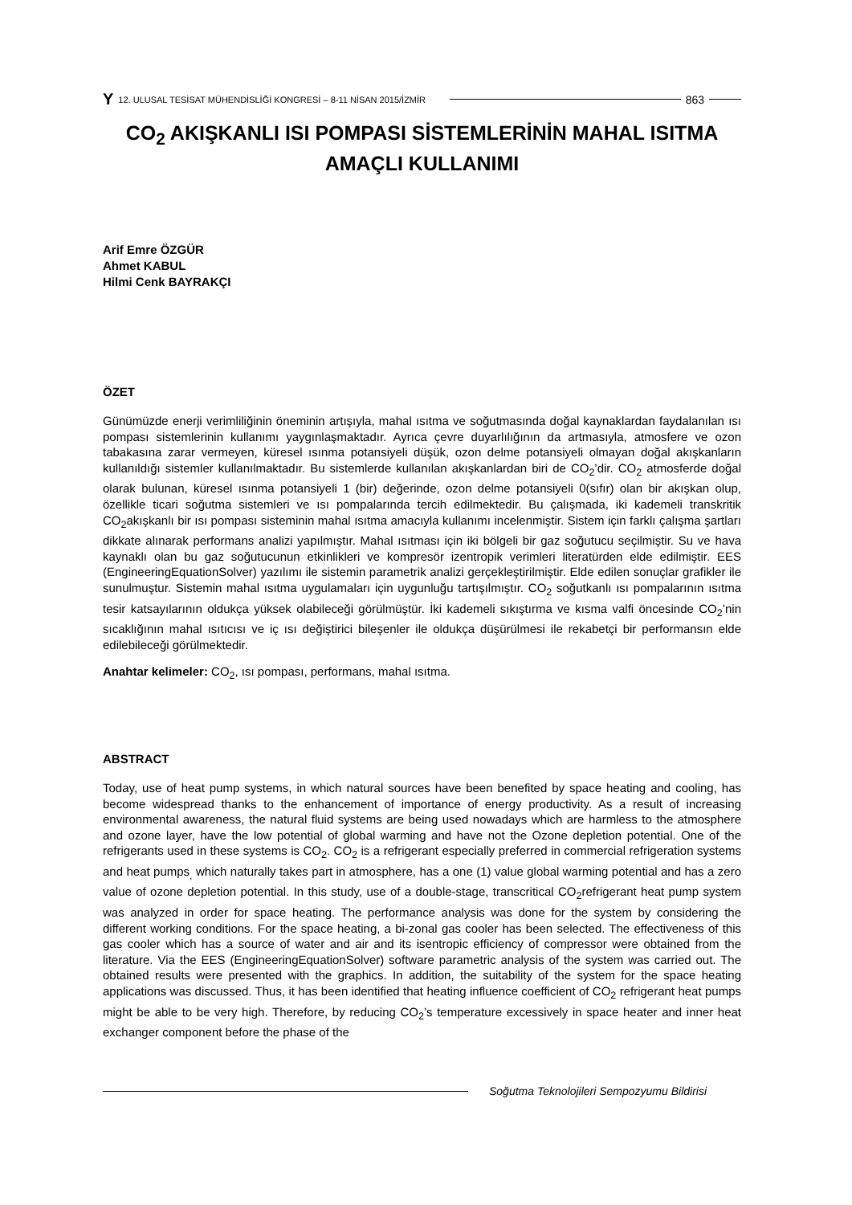Y 12. ULUSAL TESİSAT MÜHENDİSLİĞİ KONGRESİ – 8-11 NİSAN 2015/İZMİR 863
CO<sub>2</sub> AKIŞKANLI ISI POMPASI SİSTEMLERİNİN MAHAL ISITMA AMAÇLI KULLANIMI
Arif Emre ÖZGÜR
Ahmet KABUL
Hilmi Cenk BAYRAKÇI
ÖZET
Günümüzde enerji verimliliğinin öneminin artışıyla, mahal ısıtma ve soğutmasında doğal kaynaklardan faydalanılan ısı pompası sistemlerinin kullanımı yaygınlaşmaktadır. Ayrıca çevre duyarlılığının da artmasıyla, atmosfere ve ozon tabakasına zarar vermeyen, küresel ısınma potansiyeli düşük, ozon delme potansiyeli olmayan doğal akışkanların kullanıldığı sistemler kullanılmaktadır. Bu sistemlerde kullanılan akışkanlardan biri de CO<sub>2</sub>’dir. CO<sub>2</sub> atmosferde doğal olarak bulunan, küresel ısınma potansiyeli 1 (bir) değerinde, ozon delme potansiyeli 0(sıfır) olan bir akışkan olup, özellikle ticari soğutma sistemleri ve ısı pompalarında tercih edilmektedir. Bu çalışmada, iki kademeli transkritik CO<sub>2</sub>akışkanlı bir ısı pompası sisteminin mahal ısıtma amacıyla kullanımı incelenmiştir. Sistem için farklı çalışma şartları dikkate alınarak performans analizi yapılmıştır. Mahal ısıtması için iki bölgeli bir gaz soğutucu seçilmiştir. Su ve hava kaynaklı olan bu gaz soğutucunun etkinlikleri ve kompresör izentropik verimleri literatürden elde edilmiştir. EES (EngineeringEquationSolver) yazılımı ile sistemin parametrik analizi gerçekleştirilmiştir. Elde edilen sonuçlar grafikler ile sunulmuştur. Sistemin mahal ısıtma uygulamaları için uygunluğu tartışılmıştır. CO<sub>2</sub> soğutkanlı ısı pompalarının ısıtma tesir katsayılarının oldukça yüksek olabileceği görülmüştür. İki kademeli sıkıştırma ve kısma valfi öncesinde CO<sub>2</sub>’nin sıcaklığının mahal ısıtıcısı ve iç ısı değiştirici bileşenler ile oldukça düşürülmesi ile rekabetçi bir performansın elde edilebileceği görülmektedir.
Anahtar kelimeler: CO<sub>2</sub>, ısı pompası, performans, mahal ısıtma.
ABSTRACT
Today, use of heat pump systems, in which natural sources have been benefited by space heating and cooling, has become widespread thanks to the enhancement of importance of energy productivity. As a result of increasing environmental awareness, the natural fluid systems are being used nowadays which are harmless to the atmosphere and ozone layer, have the low potential of global warming and have not the Ozone depletion potential. One of the refrigerants used in these systems is CO<sub>2</sub>. CO<sub>2</sub> is a refrigerant especially preferred in commercial refrigeration systems and heat pumps<sub>,</sub> which naturally takes part in atmosphere, has a one (1) value global warming potential and has a zero value of ozone depletion potential. In this study, use of a double-stage, transcritical CO<sub>2</sub>refrigerant heat pump system was analyzed in order for space heating. The performance analysis was done for the system by considering the different working conditions. For the space heating, a bi-zonal gas cooler has been selected. The effectiveness of this gas cooler which has a source of water and air and its isentropic efficiency of compressor were obtained from the literature. Via the EES (EngineeringEquationSolver) software parametric analysis of the system was carried out. The obtained results were presented with the graphics. In addition, the suitability of the system for the space heating applications was discussed. Thus, it has been identified that heating influence coefficient of CO<sub>2</sub> refrigerant heat pumps might be able to be very high. Therefore, by reducing CO<sub>2</sub>’s temperature excessively in space heater and inner heat exchanger component before the phase of the
Soğutma Teknolojileri Sempozyumu Bildirisi